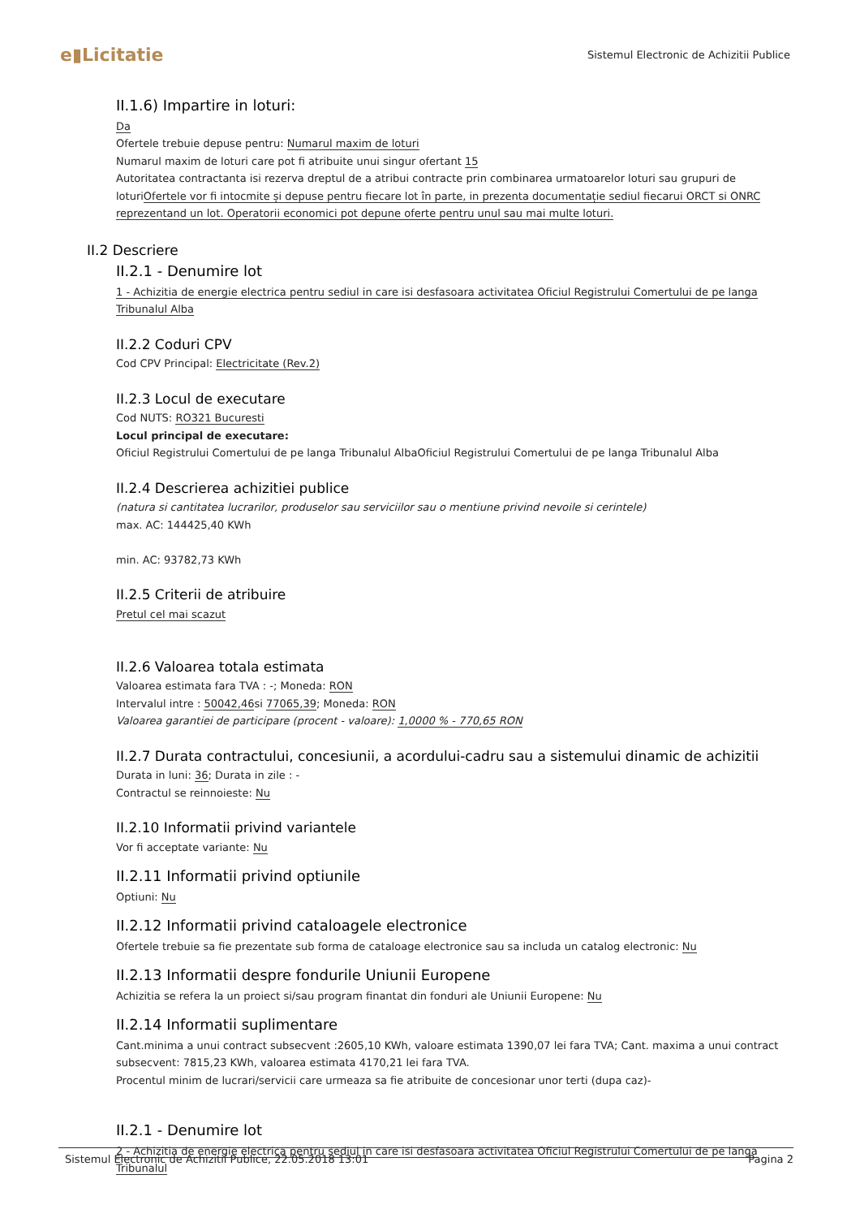e▮Licitatie
Sistemul Electronic de Achizitii Publice
II.1.6) Impartire in loturi:
Da
Ofertele trebuie depuse pentru: Numarul maxim de loturi
Numarul maxim de loturi care pot fi atribuite unui singur ofertant 15
Autoritatea contractanta isi rezerva dreptul de a atribui contracte prin combinarea urmatoarelor loturi sau grupuri de loturiOfertele vor fi intocmite și depuse pentru fiecare lot în parte, in prezenta documentație sediul fiecarui ORCT si ONRC reprezentand un lot. Operatorii economici pot depune oferte pentru unul sau mai multe loturi.
II.2 Descriere
II.2.1 - Denumire lot
1 - Achizitia de energie electrica pentru sediul in care isi desfasoara activitatea Oficiul Registrului Comertului de pe langa Tribunalul Alba
II.2.2 Coduri CPV
Cod CPV Principal: Electricitate (Rev.2)
II.2.3 Locul de executare
Cod NUTS: RO321 Bucuresti
Locul principal de executare:
Oficiul Registrului Comertului de pe langa Tribunalul AlbaOficiul Registrului Comertului de pe langa Tribunalul Alba
II.2.4 Descrierea achizitiei publice
(natura si cantitatea lucrarilor, produselor sau serviciilor sau o mentiune privind nevoile si cerintele)
max. AC: 144425,40 KWh
min. AC: 93782,73 KWh
II.2.5 Criterii de atribuire
Pretul cel mai scazut
II.2.6 Valoarea totala estimata
Valoarea estimata fara TVA : -; Moneda: RON
Intervalul intre : 50042,46si 77065,39; Moneda: RON
Valoarea garantiei de participare (procent - valoare): 1,0000 % - 770,65 RON
II.2.7 Durata contractului, concesiunii, a acordului-cadru sau a sistemului dinamic de achizitii
Durata in luni: 36; Durata in zile : -
Contractul se reinnoieste: Nu
II.2.10 Informatii privind variantele
Vor fi acceptate variante: Nu
II.2.11 Informatii privind optiunile
Optiuni: Nu
II.2.12 Informatii privind cataloagele electronice
Ofertele trebuie sa fie prezentate sub forma de cataloage electronice sau sa includa un catalog electronic: Nu
II.2.13 Informatii despre fondurile Uniunii Europene
Achizitia se refera la un proiect si/sau program finantat din fonduri ale Uniunii Europene: Nu
II.2.14 Informatii suplimentare
Cant.minima a unui contract subsecvent :2605,10 KWh, valoare estimata 1390,07 lei fara TVA; Cant. maxima a unui contract subsecvent: 7815,23 KWh, valoarea estimata 4170,21 lei fara TVA.
Procentul minim de lucrari/servicii care urmeaza sa fie atribuite de concesionar unor terti (dupa caz)-
II.2.1 - Denumire lot
2 - Achizitia de energie electrica pentru sediul in care isi desfasoara activitatea Oficiul Registrului Comertului de pe langa Tribunalul
Sistemul Electronic de Achizitii Publice, 22.05.2018 13:01 Pagina 2